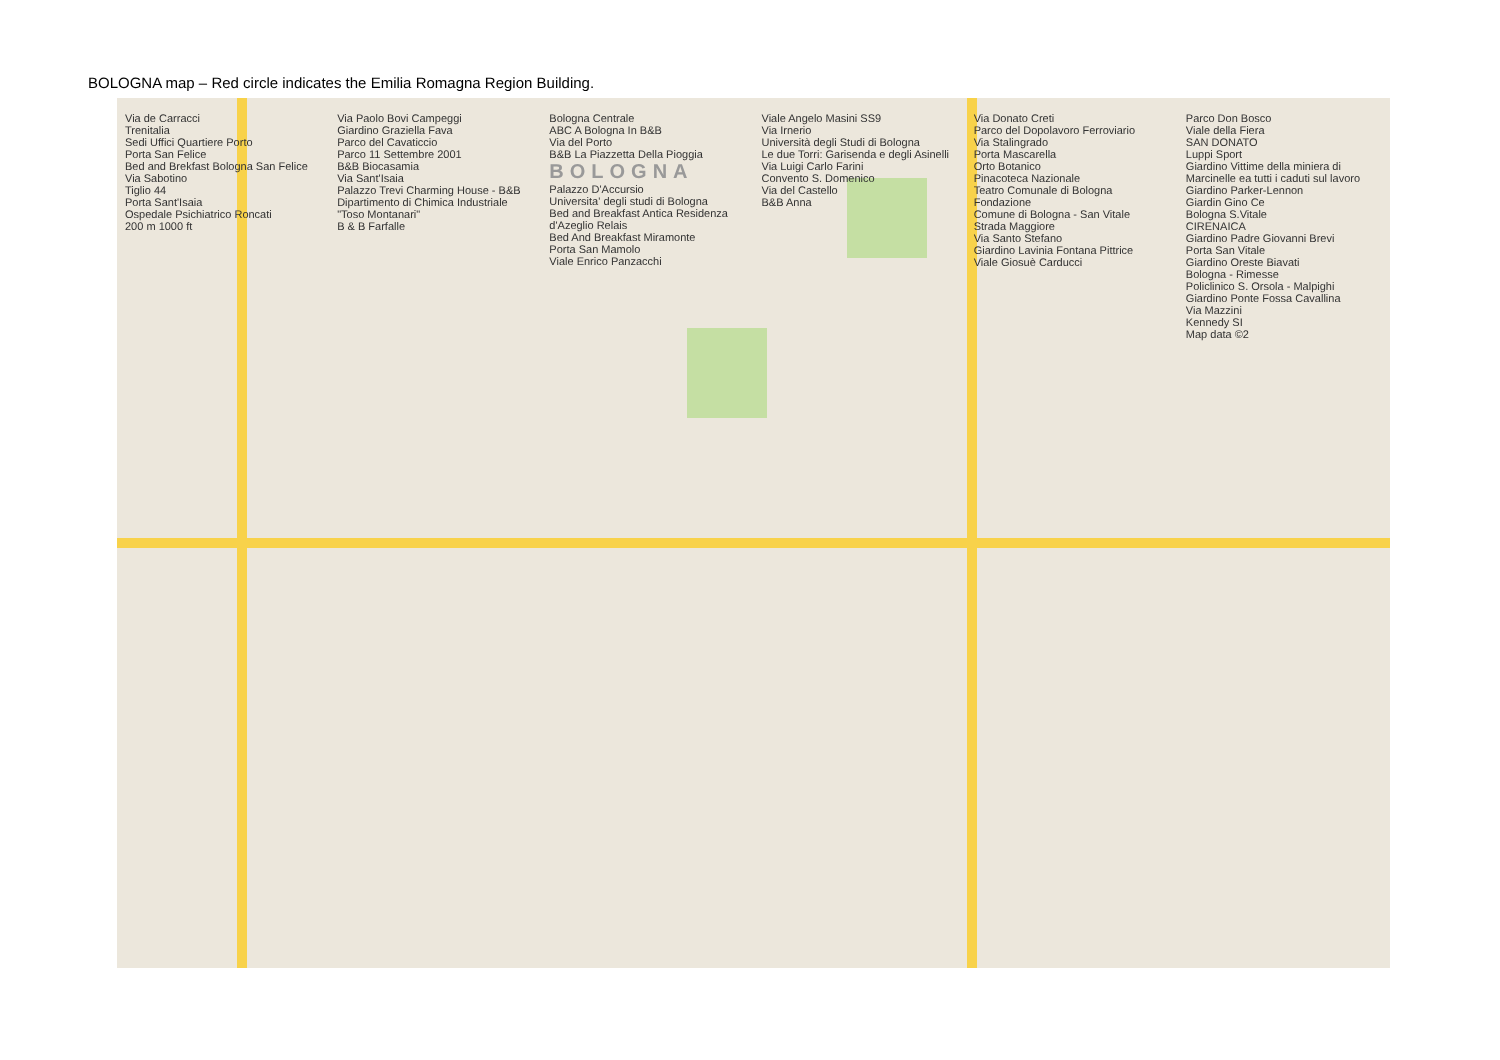BOLOGNA map – Red circle indicates the Emilia Romagna Region Building.
Via de Carracci
Trenitalia
Sedi Uffici Quartiere Porto
Porta San Felice
Bed and Brekfast Bologna San Felice
Via Sabotino
Tiglio 44
Porta Sant'Isaia
Ospedale Psichiatrico Roncati
200 m 1000 ft
Via Paolo Bovi Campeggi
Giardino Graziella Fava
Parco del Cavaticcio
Parco 11 Settembre 2001
B&B Biocasamia
Via Sant'Isaia
Palazzo Trevi Charming House - B&B
Dipartimento di Chimica Industriale "Toso Montanari"
B & B Farfalle
Bologna Centrale
ABC A Bologna In B&B
Via del Porto
B&B La Piazzetta Della Pioggia
BOLOGNA
Palazzo D'Accursio
Universita' degli studi di Bologna
Bed and Breakfast Antica Residenza d'Azeglio Relais
Bed And Breakfast Miramonte
Porta San Mamolo
Viale Enrico Panzacchi
Viale Angelo Masini SS9
Via Irnerio
Università degli Studi di Bologna
Le due Torri: Garisenda e degli Asinelli
Via Luigi Carlo Farini
Convento S. Domenico
Via del Castello
B&B Anna
Via Donato Creti
Parco del Dopolavoro Ferroviario
Via Stalingrado
Porta Mascarella
Orto Botanico
Pinacoteca Nazionale
Teatro Comunale di Bologna Fondazione
Comune di Bologna - San Vitale
Strada Maggiore
Via Santo Stefano
Giardino Lavinia Fontana Pittrice
Viale Giosuè Carducci
Parco Don Bosco
Viale della Fiera
SAN DONATO
Luppi Sport
Giardino Vittime della miniera di Marcinelle ea tutti i caduti sul lavoro
Giardino Parker-Lennon
Giardin Gino Ce
Bologna S.Vitale
CIRENAICA
Giardino Padre Giovanni Brevi
Porta San Vitale
Giardino Oreste Biavati
Bologna - Rimesse
Policlinico S. Orsola - Malpighi
Giardino Ponte Fossa Cavallina
Via Mazzini
Kennedy SI
Map data ©2